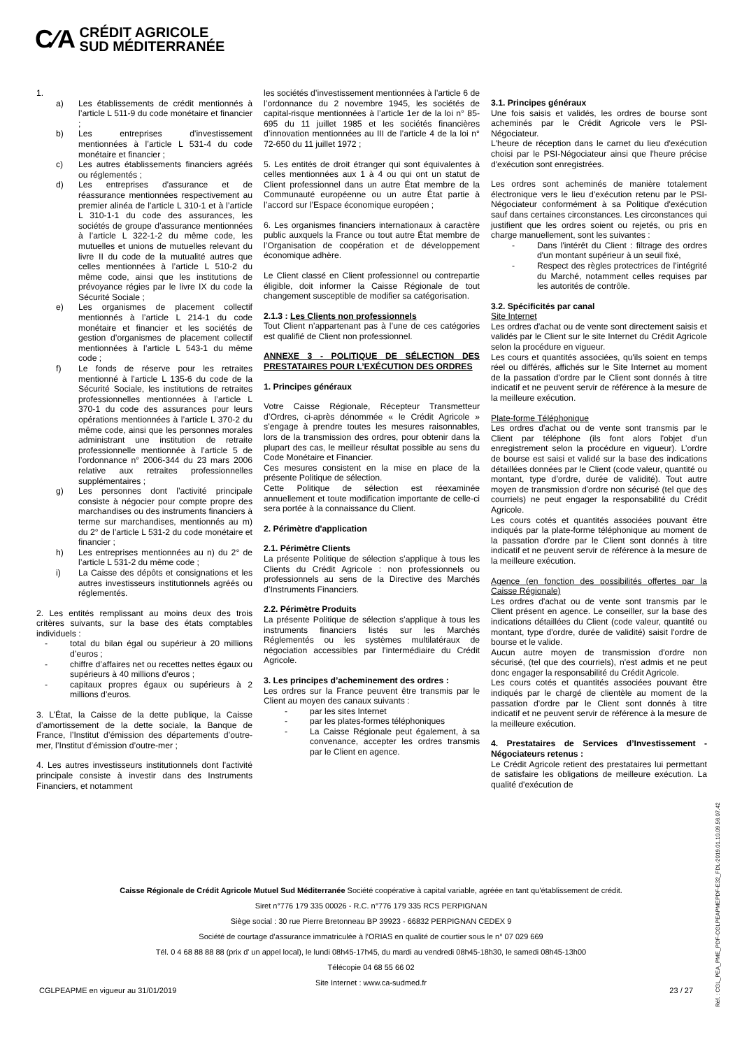C⁄A CRÉDIT AGRICOLE
SUD MÉDITERRANÉE
1.
a) Les établissements de crédit mentionnés à l’article L 511-9 du code monétaire et financier ;
b) Les entreprises d'investissement mentionnées à l’article L 531-4 du code monétaire et financier ;
c) Les autres établissements financiers agréés ou réglementés ;
d) Les entreprises d'assurance et de réassurance mentionnées respectivement au premier alinéa de l’article L 310-1 et à l’article L 310-1-1 du code des assurances, les sociétés de groupe d’assurance mentionnées à l’article L 322-1-2 du même code, les mutuelles et unions de mutuelles relevant du livre II du code de la mutualité autres que celles mentionnées à l’article L 510-2 du même code, ainsi que les institutions de prévoyance régies par le livre IX du code la Sécurité Sociale ;
e) Les organismes de placement collectif mentionnés à l’article L 214-1 du code monétaire et financier et les sociétés de gestion d’organismes de placement collectif mentionnées à l’article L 543-1 du même code ;
f) Le fonds de réserve pour les retraites mentionné à l’article L 135-6 du code de la Sécurité Sociale, les institutions de retraites professionnelles mentionnées à l’article L 370-1 du code des assurances pour leurs opérations mentionnées à l’article L 370-2 du même code, ainsi que les personnes morales administrant une institution de retraite professionnelle mentionnée à l’article 5 de l’ordonnance n° 2006-344 du 23 mars 2006 relative aux retraites professionnelles supplémentaires ;
g) Les personnes dont l’activité principale consiste à négocier pour compte propre des marchandises ou des instruments financiers à terme sur marchandises, mentionnés au m) du 2° de l’article L 531-2 du code monétaire et financier ;
h) Les entreprises mentionnées au n) du 2° de l’article L 531-2 du même code ;
i) La Caisse des dépôts et consignations et les autres investisseurs institutionnels agréés ou réglementés.
2. Les entités remplissant au moins deux des trois critères suivants, sur la base des états comptables individuels :
- total du bilan égal ou supérieur à 20 millions d’euros ;
- chiffre d’affaires net ou recettes nettes égaux ou supérieurs à 40 millions d’euros ;
- capitaux propres égaux ou supérieurs à 2 millions d’euros.
3. L’État, la Caisse de la dette publique, la Caisse d’amortissement de la dette sociale, la Banque de France, l’Institut d’émission des départements d’outre-mer, l’Institut d’émission d’outre-mer ;
4. Les autres investisseurs institutionnels dont l'activité principale consiste à investir dans des Instruments Financiers, et notamment
les sociétés d’investissement mentionnées à l’article 6 de l’ordonnance du 2 novembre 1945, les sociétés de capital-risque mentionnées à l’article 1er de la loi n° 85-695 du 11 juillet 1985 et les sociétés financières d’innovation mentionnées au III de l’article 4 de la loi n° 72-650 du 11 juillet 1972 ;
5. Les entités de droit étranger qui sont équivalentes à celles mentionnées aux 1 à 4 ou qui ont un statut de Client professionnel dans un autre État membre de la Communauté européenne ou un autre État partie à l’accord sur l’Espace économique européen ;
6. Les organismes financiers internationaux à caractère public auxquels la France ou tout autre État membre de l’Organisation de coopération et de développement économique adhère.
Le Client classé en Client professionnel ou contrepartie éligible, doit informer la Caisse Régionale de tout changement susceptible de modifier sa catégorisation.
2.1.3 : Les Clients non professionnels
Tout Client n’appartenant pas à l’une de ces catégories est qualifié de Client non professionnel.
ANNEXE 3 - POLITIQUE DE SÉLECTION DES PRESTATAIRES POUR L’EXÉCUTION DES ORDRES
1. Principes généraux
Votre Caisse Régionale, Récepteur Transmetteur d’Ordres, ci-après dénommée « le Crédit Agricole » s’engage à prendre toutes les mesures raisonnables, lors de la transmission des ordres, pour obtenir dans la plupart des cas, le meilleur résultat possible au sens du Code Monétaire et Financier.
Ces mesures consistent en la mise en place de la présente Politique de sélection.
Cette Politique de sélection est réexaminée annuellement et toute modification importante de celle-ci sera portée à la connaissance du Client.
2. Périmètre d'application
2.1. Périmètre Clients
La présente Politique de sélection s’applique à tous les Clients du Crédit Agricole : non professionnels ou professionnels au sens de la Directive des Marchés d’Instruments Financiers.
2.2. Périmètre Produits
La présente Politique de sélection s’applique à tous les instruments financiers listés sur les Marchés Réglementés ou les systèmes multilatéraux de négociation accessibles par l'intermédiaire du Crédit Agricole.
3. Les principes d’acheminement des ordres :
Les ordres sur la France peuvent être transmis par le Client au moyen des canaux suivants :
- par les sites Internet
- par les plates-formes téléphoniques
- La Caisse Régionale peut également, à sa convenance, accepter les ordres transmis par le Client en agence.
3.1. Principes généraux
Une fois saisis et validés, les ordres de bourse sont acheminés par le Crédit Agricole vers le PSI-Négociateur.
L'heure de réception dans le carnet du lieu d'exécution choisi par le PSI-Négociateur ainsi que l'heure précise d'exécution sont enregistrées.
Les ordres sont acheminés de manière totalement électronique vers le lieu d'exécution retenu par le PSI-Négociateur conformément à sa Politique d'exécution sauf dans certaines circonstances. Les circonstances qui justifient que les ordres soient ou rejetés, ou pris en charge manuellement, sont les suivantes :
- Dans l'intérêt du Client : filtrage des ordres d'un montant supérieur à un seuil fixé,
- Respect des règles protectrices de l'intégrité du Marché, notamment celles requises par les autorités de contrôle.
3.2. Spécificités par canal
Site Internet
Les ordres d'achat ou de vente sont directement saisis et validés par le Client sur le site Internet du Crédit Agricole selon la procédure en vigueur.
Les cours et quantités associées, qu'ils soient en temps réel ou différés, affichés sur le Site Internet au moment de la passation d'ordre par le Client sont donnés à titre indicatif et ne peuvent servir de référence à la mesure de la meilleure exécution.
Plate-forme Téléphonique
Les ordres d'achat ou de vente sont transmis par le Client par téléphone (ils font alors l'objet d'un enregistrement selon la procédure en vigueur). L’ordre de bourse est saisi et validé sur la base des indications détaillées données par le Client (code valeur, quantité ou montant, type d’ordre, durée de validité). Tout autre moyen de transmission d'ordre non sécurisé (tel que des courriels) ne peut engager la responsabilité du Crédit Agricole.
Les cours cotés et quantités associées pouvant être indiqués par la plate-forme téléphonique au moment de la passation d'ordre par le Client sont donnés à titre indicatif et ne peuvent servir de référence à la mesure de la meilleure exécution.
Agence (en fonction des possibilités offertes par la Caisse Régionale)
Les ordres d'achat ou de vente sont transmis par le Client présent en agence. Le conseiller, sur la base des indications détaillées du Client (code valeur, quantité ou montant, type d'ordre, durée de validité) saisit l'ordre de bourse et le valide.
Aucun autre moyen de transmission d'ordre non sécurisé, (tel que des courriels), n'est admis et ne peut donc engager la responsabilité du Crédit Agricole.
Les cours cotés et quantités associées pouvant être indiqués par le chargé de clientèle au moment de la passation d'ordre par le Client sont donnés à titre indicatif et ne peuvent servir de référence à la mesure de la meilleure exécution.
4. Prestataires de Services d’Investissement - Négociateurs retenus :
Le Crédit Agricole retient des prestataires lui permettant de satisfaire les obligations de meilleure exécution. La qualité d'exécution de
Caisse Régionale de Crédit Agricole Mutuel Sud Méditerranée Société coopérative à capital variable, agréée en tant qu’établissement de crédit.
Siret n°776 179 335 00026 - R.C. n°776 179 335 RCS PERPIGNAN
Siège social : 30 rue Pierre Bretonneau BP 39923 - 66832 PERPIGNAN CEDEX 9
Société de courtage d’assurance immatriculée à l’ORIAS en qualité de courtier sous le n° 07 029 669
Tél. 0 4 68 88 88 88 (prix d’ un appel local), le lundi 08h45-17h45, du mardi au vendredi 08h45-18h30, le samedi 08h45-13h00
Télécopie 04 68 55 66 02
Site Internet : www.ca-sudmed.fr
CGLPEAPME en vigueur au 31/01/2019 23 / 27
Réf. : CGL_PEA_PME_PDF-CGLPEAPMEPDF-E32_FDL-2019.01.10.09.56.07.42